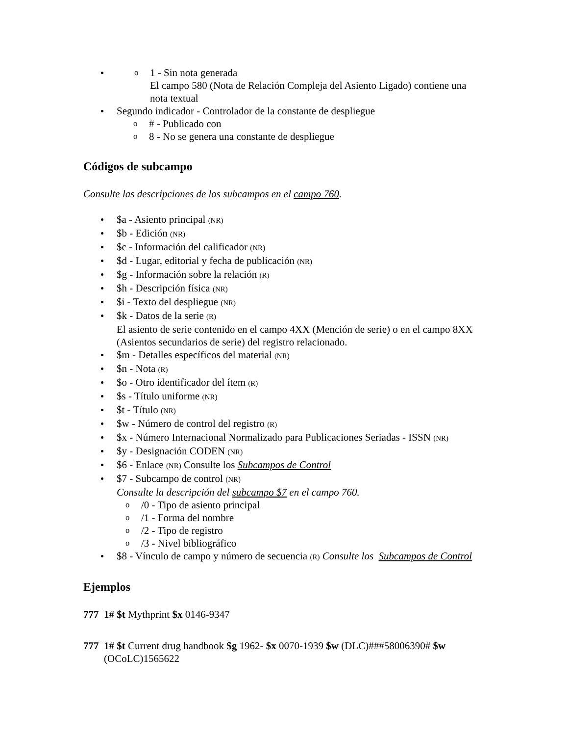o 1 - Sin nota generada
El campo 580 (Nota de Relación Compleja del Asiento Ligado) contiene una nota textual
Segundo indicador - Controlador de la constante de despliegue
o # - Publicado con
o 8 - No se genera una constante de despliegue
Códigos de subcampo
Consulte las descripciones de los subcampos en el campo 760.
$a - Asiento principal (NR)
$b - Edición (NR)
$c - Información del calificador (NR)
$d - Lugar, editorial y fecha de publicación (NR)
$g - Información sobre la relación (R)
$h - Descripción física (NR)
$i - Texto del despliegue (NR)
$k - Datos de la serie (R)
El asiento de serie contenido en el campo 4XX (Mención de serie) o en el campo 8XX (Asientos secundarios de serie) del registro relacionado.
$m - Detalles específicos del material (NR)
$n - Nota (R)
$o - Otro identificador del ítem (R)
$s - Título uniforme (NR)
$t - Título (NR)
$w - Número de control del registro (R)
$x - Número Internacional Normalizado para Publicaciones Seriadas - ISSN (NR)
$y - Designación CODEN (NR)
$6 - Enlace (NR) Consulte los Subcampos de Control
$7 - Subcampo de control (NR)
Consulte la descripción del subcampo $7 en el campo 760.
o /0 - Tipo de asiento principal
o /1 - Forma del nombre
o /2 - Tipo de registro
o /3 - Nivel bibliográfico
$8 - Vínculo de campo y número de secuencia (R) Consulte los Subcampos de Control
Ejemplos
777 1# $t Mythprint $x 0146-9347
777 1# $t Current drug handbook $g 1962- $x 0070-1939 $w (DLC)###58006390# $w (OCoLC)1565622